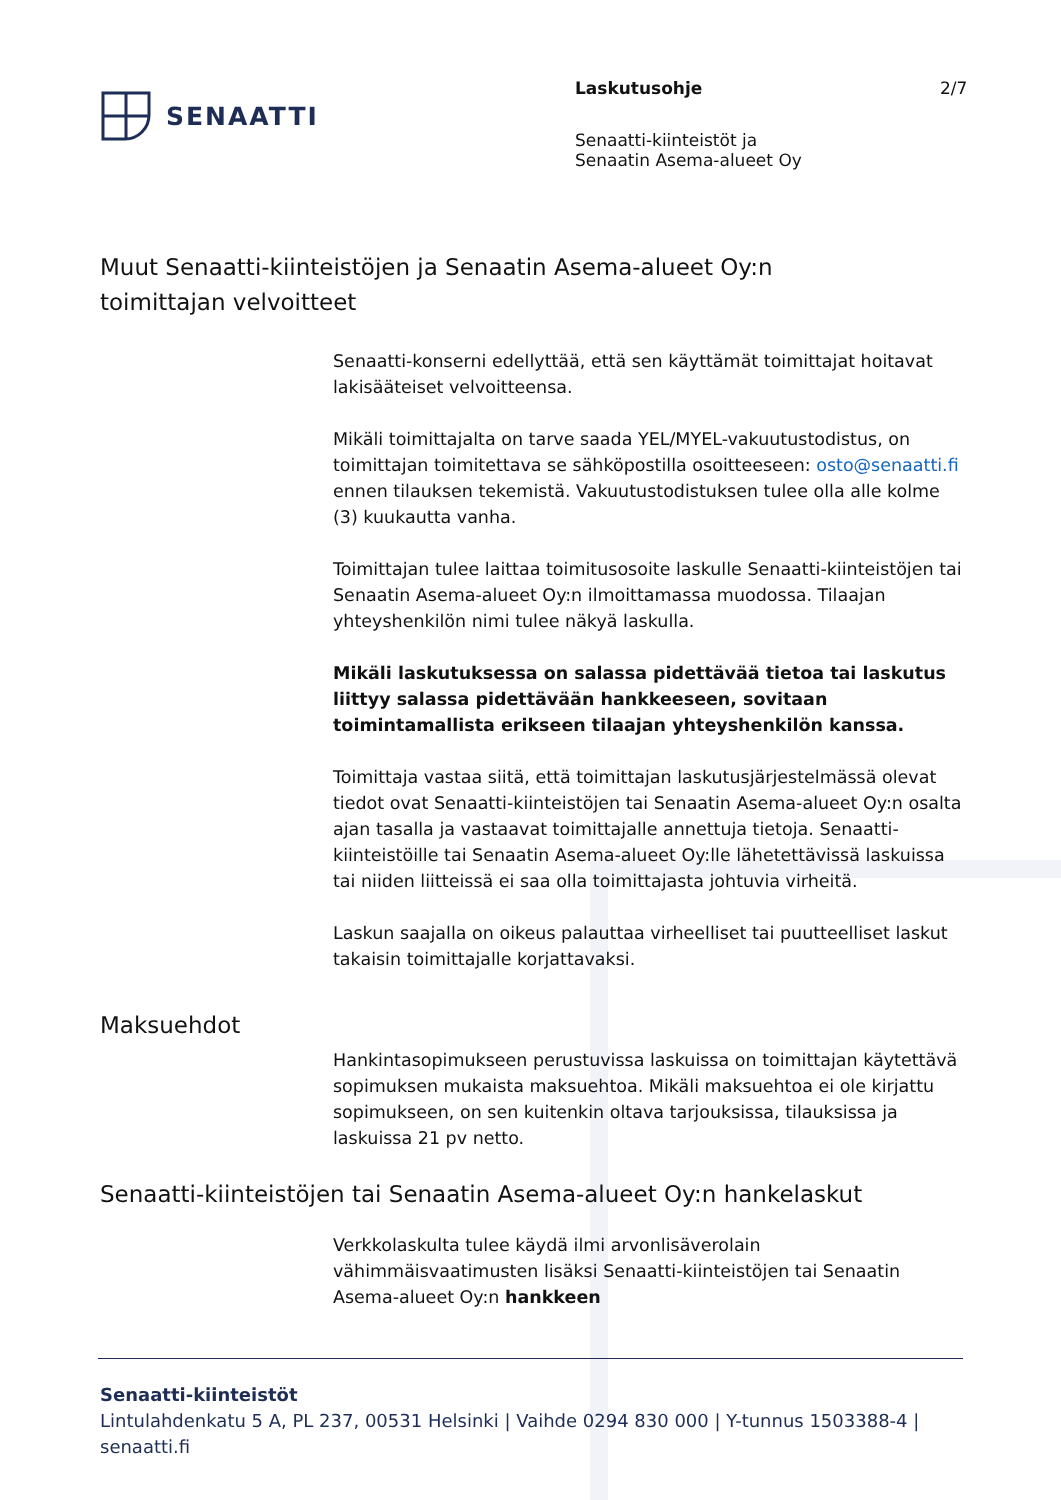SENAATTI
Laskutusohje
Senaatti-kiinteistöt ja
Senaatin Asema-alueet Oy
2/7
Muut Senaatti-kiinteistöjen ja Senaatin Asema-alueet Oy:n
toimittajan velvoitteet
Senaatti-konserni edellyttää, että sen käyttämät toimittajat hoitavat lakisääteiset velvoitteensa.
Mikäli toimittajalta on tarve saada YEL/MYEL-vakuutustodistus, on toimittajan toimitettava se sähköpostilla osoitteeseen: osto@senaatti.fi ennen tilauksen tekemistä. Vakuutustodistuksen tulee olla alle kolme (3) kuukautta vanha.
Toimittajan tulee laittaa toimitusosoite laskulle Senaatti-kiinteistöjen tai Senaatin Asema-alueet Oy:n ilmoittamassa muodossa. Tilaajan yhteyshenkilön nimi tulee näkyä laskulla.
Mikäli laskutuksessa on salassa pidettävää tietoa tai laskutus liittyy salassa pidettävään hankkeeseen, sovitaan toimintamallista erikseen tilaajan yhteyshenkilön kanssa.
Toimittaja vastaa siitä, että toimittajan laskutusjärjestelmässä olevat tiedot ovat Senaatti-kiinteistöjen tai Senaatin Asema-alueet Oy:n osalta ajan tasalla ja vastaavat toimittajalle annettuja tietoja. Senaatti-kiinteistöille tai Senaatin Asema-alueet Oy:lle lähetettävissä laskuissa tai niiden liitteissä ei saa olla toimittajasta johtuvia virheitä.
Laskun saajalla on oikeus palauttaa virheelliset tai puutteelliset laskut takaisin toimittajalle korjattavaksi.
Maksuehdot
Hankintasopimukseen perustuvissa laskuissa on toimittajan käytettävä sopimuksen mukaista maksuehtoa. Mikäli maksuehtoa ei ole kirjattu sopimukseen, on sen kuitenkin oltava tarjouksissa, tilauksissa ja laskuissa 21 pv netto.
Senaatti-kiinteistöjen tai Senaatin Asema-alueet Oy:n hankelaskut
Verkkolaskulta tulee käydä ilmi arvonlisäverolain vähimmäisvaatimusten lisäksi Senaatti-kiinteistöjen tai Senaatin Asema-alueet Oy:n hankkeen
Senaatti-kiinteistöt
Lintulahdenkatu 5 A, PL 237, 00531 Helsinki | Vaihde 0294 830 000 | Y-tunnus 1503388-4 |
senaatti.fi